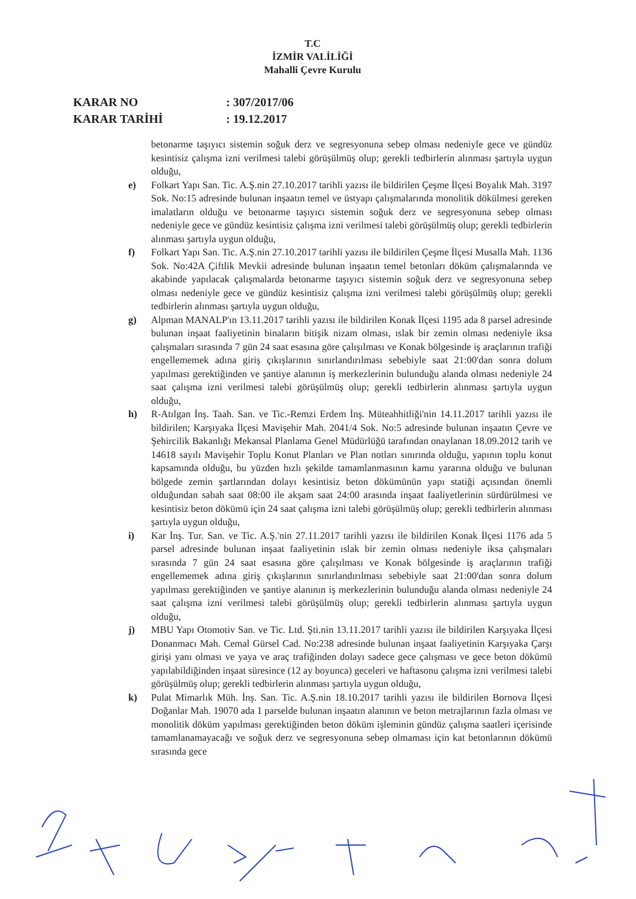T.C
İZMİR VALİLİĞİ
Mahalli Çevre Kurulu
KARAR NO: 307/2017/06
KARAR TARİHİ: 19.12.2017
betonarme taşıyıcı sistemin soğuk derz ve segresyonuna sebep olması nedeniyle gece ve gündüz kesintisiz çalışma izni verilmesi talebi görüşülmüş olup; gerekli tedbirlerin alınması şartıyla uygun olduğu,
e) Folkart Yapı San. Tic. A.Ş.nin 27.10.2017 tarihli yazısı ile bildirilen Çeşme İlçesi Boyalık Mah. 3197 Sok. No:15 adresinde bulunan inşaatın temel ve üstyapı çalışmalarında monolitik dökülmesi gereken imalatların olduğu ve betonarme taşıyıcı sistemin soğuk derz ve segresyonuna sebep olması nedeniyle gece ve gündüz kesintisiz çalışma izni verilmesi talebi görüşülmüş olup; gerekli tedbirlerin alınması şartıyla uygun olduğu,
f) Folkart Yapı San. Tic. A.Ş.nin 27.10.2017 tarihli yazısı ile bildirilen Çeşme İlçesi Musalla Mah. 1136 Sok. No:42A Çiftlik Mevkii adresinde bulunan inşaatın temel betonları döküm çalışmalarında ve akabinde yapılacak çalışmalarda betonarme taşıyıcı sistemin soğuk derz ve segresyonuna sebep olması nedeniyle gece ve gündüz kesintisiz çalışma izni verilmesi talebi görüşülmüş olup; gerekli tedbirlerin alınması şartıyla uygun olduğu,
g) Alpman MANALP'ın 13.11.2017 tarihli yazısı ile bildirilen Konak İlçesi 1195 ada 8 parsel adresinde bulunan inşaat faaliyetinin binaların bitişik nizam olması, ıslak bir zemin olması nedeniyle iksa çalışmaları sırasında 7 gün 24 saat esasına göre çalışılması ve Konak bölgesinde iş araçlarının trafiği engellememek adına giriş çıkışlarının sınırlandırılması sebebiyle saat 21:00'dan sonra dolum yapılması gerektiğinden ve şantiye alanının iş merkezlerinin bulunduğu alanda olması nedeniyle 24 saat çalışma izni verilmesi talebi görüşülmüş olup; gerekli tedbirlerin alınması şartıyla uygun olduğu,
h) R-Atılgan İnş. Taah. San. ve Tic.-Remzi Erdem İnş. Müteahhitliği'nin 14.11.2017 tarihli yazısı ile bildirilen; Karşıyaka İlçesi Mavişehir Mah. 2041/4 Sok. No:5 adresinde bulunan inşaatın Çevre ve Şehircilik Bakanlığı Mekansal Planlama Genel Müdürlüğü tarafından onaylanan 18.09.2012 tarih ve 14618 sayılı Mavişehir Toplu Konut Planları ve Plan notları sınırında olduğu, yapının toplu konut kapsamında olduğu, bu yüzden hızlı şekilde tamamlanmasının kamu yararına olduğu ve bulunan bölgede zemin şartlarından dolayı kesintisiz beton dökümünün yapı statiği açısından önemli olduğundan sabah saat 08:00 ile akşam saat 24:00 arasında inşaat faaliyetlerinin sürdürülmesi ve kesintisiz beton dökümü için 24 saat çalışma izni talebi görüşülmüş olup; gerekli tedbirlerin alınması şartıyla uygun olduğu,
i) Kar İnş. Tur. San. ve Tic. A.Ş.'nin 27.11.2017 tarihli yazısı ile bildirilen Konak İlçesi 1176 ada 5 parsel adresinde bulunan inşaat faaliyetinin ıslak bir zemin olması nedeniyle iksa çalışmaları sırasında 7 gün 24 saat esasına göre çalışılması ve Konak bölgesinde iş araçlarının trafiği engellememek adına giriş çıkışlarının sınırlandırılması sebebiyle saat 21:00'dan sonra dolum yapılması gerektiğinden ve şantiye alanının iş merkezlerinin bulunduğu alanda olması nedeniyle 24 saat çalışma izni verilmesi talebi görüşülmüş olup; gerekli tedbirlerin alınması şartıyla uygun olduğu,
j) MBU Yapı Otomotiv San. ve Tic. Ltd. Şti.nin 13.11.2017 tarihli yazısı ile bildirilen Karşıyaka İlçesi Donanmacı Mah. Cemal Gürsel Cad. No:238 adresinde bulunan inşaat faaliyetinin Karşıyaka Çarşı girişi yanı olması ve yaya ve araç trafiğinden dolayı sadece gece çalışması ve gece beton dökümü yapılabildiğinden inşaat süresince (12 ay boyunca) geceleri ve haftasonu çalışma izni verilmesi talebi görüşülmüş olup; gerekli tedbirlerin alınması şartıyla uygun olduğu,
k) Pulat Mimarlık Müh. İnş. San. Tic. A.Ş.nin 18.10.2017 tarihli yazısı ile bildirilen Bornova İlçesi Doğanlar Mah. 19070 ada 1 parselde bulunan inşaatın alanının ve beton metrajlarının fazla olması ve monolitik döküm yapılması gerektiğinden beton döküm işleminin gündüz çalışma saatleri içerisinde tamamlanamayacağı ve soğuk derz ve segresyonuna sebep olmaması için kat betonlarının dökümü sırasında gece